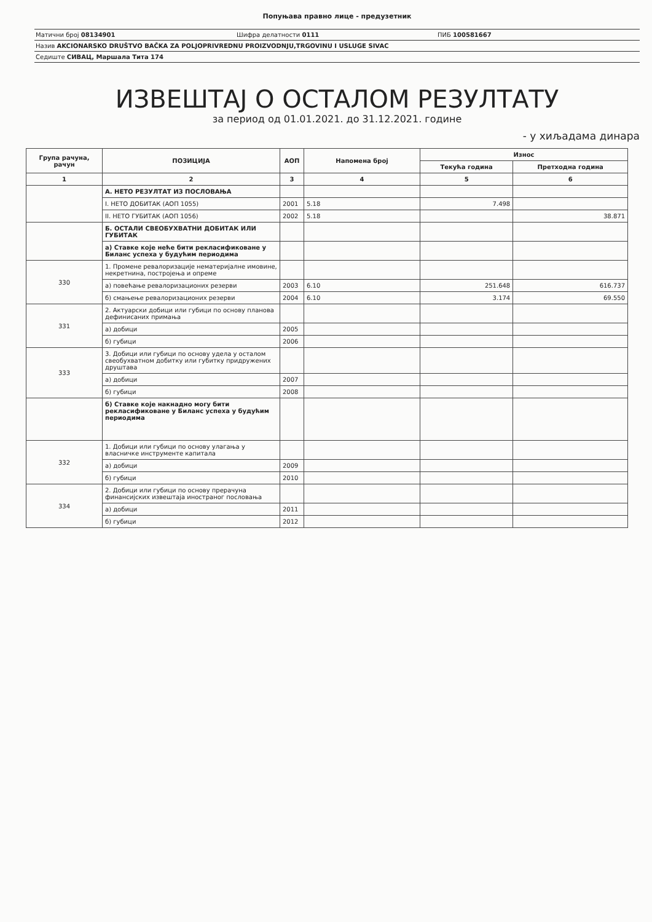Попуњава правно лице - предузетник
Матични број 08134901 Шифра делатности 0111 ПИБ 100581667
Назив AKCIONARSKO DRUŠTVO BAČKA ZA POLJOPRIVREDNU PROIZVODNJU,TRGOVINU I USLUGE SIVAC
Седиште СИВАЦ, Маршала Тита 174
ИЗВЕШТАЈ О ОСТАЛОМ РЕЗУЛТАТУ
за период од 01.01.2021. до 31.12.2021. године
- у хиљадама динара
| Група рачуна, рачун | ПОЗИЦИЈА | АОП | Напомена број | Износ | |
| --- | --- | --- | --- | --- | --- |
| | | | | Текућа година | Претходна година |
| 1 | 2 | 3 | 4 | 5 | 6 |
| | А. НЕТО РЕЗУЛТАТ ИЗ ПОСЛОВАЊА | | | | |
| | I. НЕТО ДОБИТАК (АОП 1055) | 2001 | 5.18 | 7.498 | |
| | II. НЕТО ГУБИТАК (АОП 1056) | 2002 | 5.18 | | 38.871 |
| | Б. ОСТАЛИ СВЕОБУХВАТНИ ДОБИТАК ИЛИ ГУБИТАК | | | | |
| | а) Ставке које неће бити рекласификоване у Биланс успеха у будућим периодима | | | | |
| 330 | 1. Промене ревалоризације нематеријалне имовине, некретнина, постројења и опреме | | | | |
| | а) повећање ревалоризационих резерви | 2003 | 6.10 | 251.648 | 616.737 |
| | б) смањење ревалоризационих резерви | 2004 | 6.10 | 3.174 | 69.550 |
| 331 | 2. Актуарски добици или губици по основу планова дефинисаних примања | | | | |
| | а) добици | 2005 | | | |
| | б) губици | 2006 | | | |
| 333 | 3. Добици или губици по основу удела у осталом свеобухватном добитку или губитку придружених друштава | | | | |
| | а) добици | 2007 | | | |
| | б) губици | 2008 | | | |
| | б) Ставке које накнадно могу бити рекласификоване у Биланс успеха у будућим периодима | | | | |
| 332 | 1. Добици или губици по основу улагања у власничке инструменте капитала | | | | |
| | а) добици | 2009 | | | |
| | б) губици | 2010 | | | |
| 334 | 2. Добици или губици по основу прерачуна финансијских извештаја иностраног пословања | | | | |
| | а) добици | 2011 | | | |
| | б) губици | 2012 | | | |